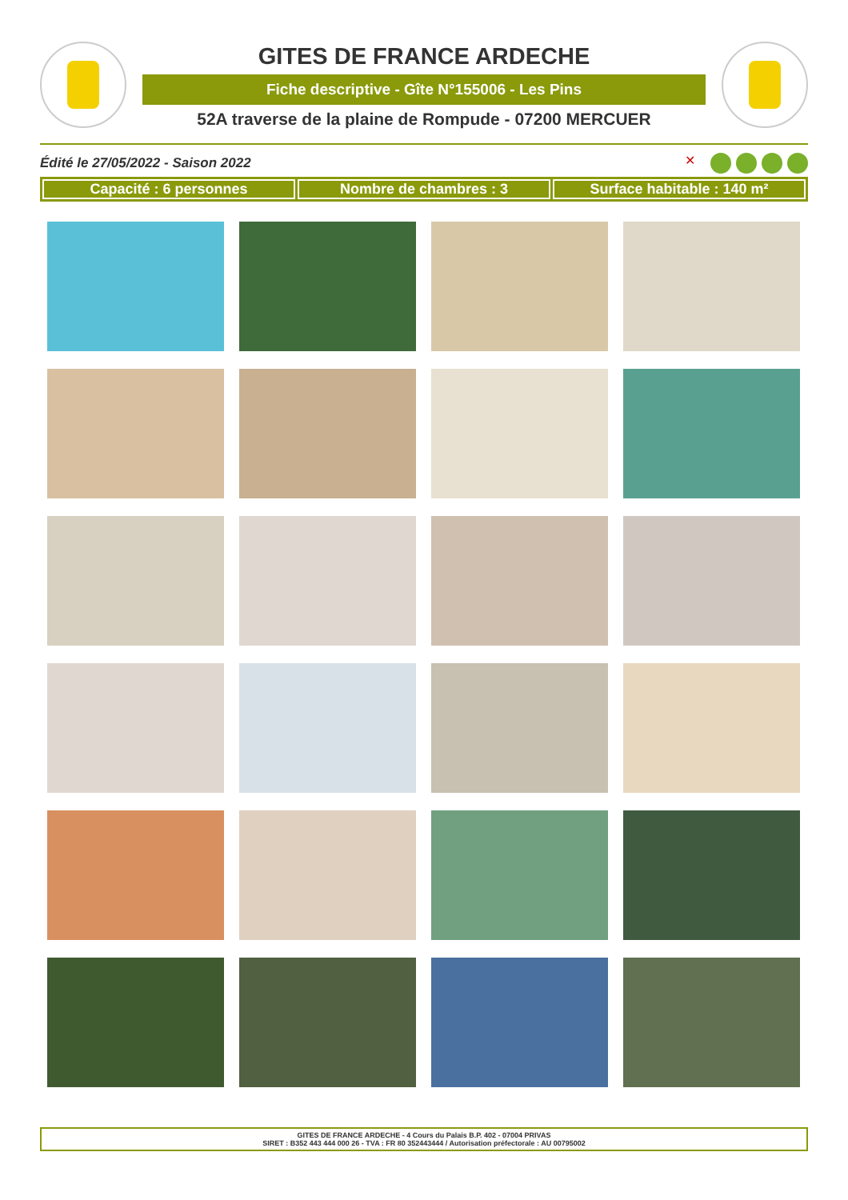GITES DE FRANCE ARDECHE
Fiche descriptive - Gîte N°155006 - Les Pins
52A traverse de la plaine de Rompude - 07200 MERCUER
Édité le 27/05/2022 - Saison 2022
✕
Capacité : 6 personnes Nombre de chambres : 3 Surface habitable : 140 m²
GITES DE FRANCE ARDECHE - 4 Cours du Palais B.P. 402 - 07004 PRIVAS
SIRET : B352 443 444 000 26 - TVA : FR 80 352443444 / Autorisation préfectorale : AU 00795002